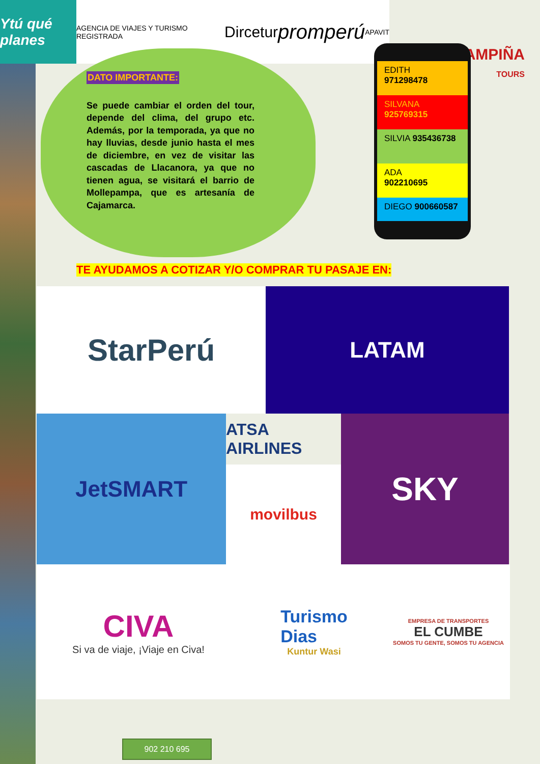Ytú qué planes
AGENCIA DE VIAJES Y TURISMO REGISTRADA Dircetur promperú APAVIT
CAMPIÑA
TOURS
DATO IMPORTANTE:
Se puede cambiar el orden del tour, depende del clima, del grupo etc. Además, por la temporada, ya que no hay lluvias, desde junio hasta el mes de diciembre, en vez de visitar las cascadas de Llacanora, ya que no tienen agua, se visitará el barrio de Mollepampa, que es artesanía de Cajamarca.
EDITH
971298478
SILVANA
925769315
SILVIA 935436738
ADA
902210695
DIEGO 900660587
TE AYUDAMOS A COTIZAR Y/O COMPRAR TU PASAJE EN:
StarPerú
LATAM
JetSMART
ATSA AIRLINES
movilbus
SKY
CIVA
Si va de viaje, ¡Viaje en Civa!
Turismo
Dias
Kuntur Wasi
EMPRESA DE TRANSPORTES
EL CUMBE
SOMOS TU GENTE, SOMOS TU AGENCIA
902 210 695